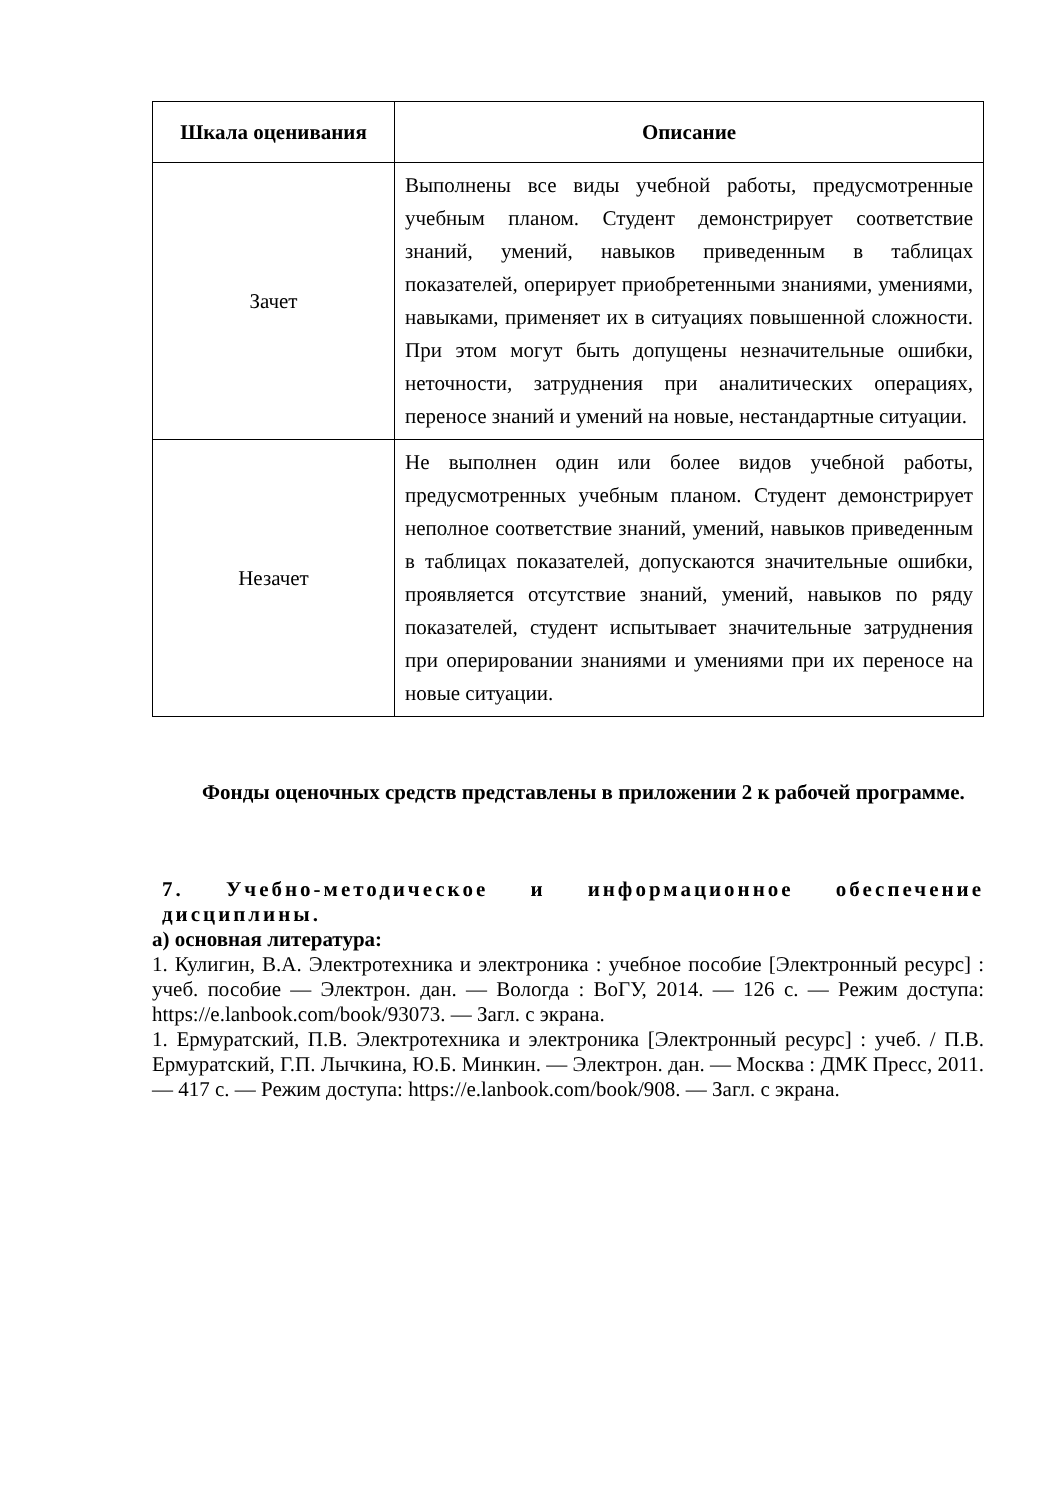| Шкала оценивания | Описание |
| --- | --- |
| Зачет | Выполнены все виды учебной работы, предусмотренные учебным планом. Студент демонстрирует соответствие знаний, умений, навыков приведенным в таблицах показателей, оперирует приобретенными знаниями, умениями, навыками, применяет их в ситуациях повышенной сложности. При этом могут быть допущены незначительные ошибки, неточности, затруднения при аналитических операциях, переносе знаний и умений на новые, нестандартные ситуации. |
| Незачет | Не выполнен один или более видов учебной работы, предусмотренных учебным планом. Студент демонстрирует неполное соответствие знаний, умений, навыков приведенным в таблицах показателей, допускаются значительные ошибки, проявляется отсутствие знаний, умений, навыков по ряду показателей, студент испытывает значительные затруднения при оперировании знаниями и умениями при их переносе на новые ситуации. |
Фонды оценочных средств представлены в приложении 2 к рабочей программе.
7. Учебно-методическое и информационное обеспечение дисциплины.
а) основная литература:
1. Кулигин, В.А. Электротехника и электроника : учебное пособие [Электронный ресурс] : учеб. пособие — Электрон. дан. — Вологда : ВоГУ, 2014. — 126 с. — Режим доступа: https://e.lanbook.com/book/93073. — Загл. с экрана.
1. Ермуратский, П.В. Электротехника и электроника [Электронный ресурс] : учеб. / П.В. Ермуратский, Г.П. Лычкина, Ю.Б. Минкин. — Электрон. дан. — Москва : ДМК Пресс, 2011. — 417 с. — Режим доступа: https://e.lanbook.com/book/908. — Загл. с экрана.